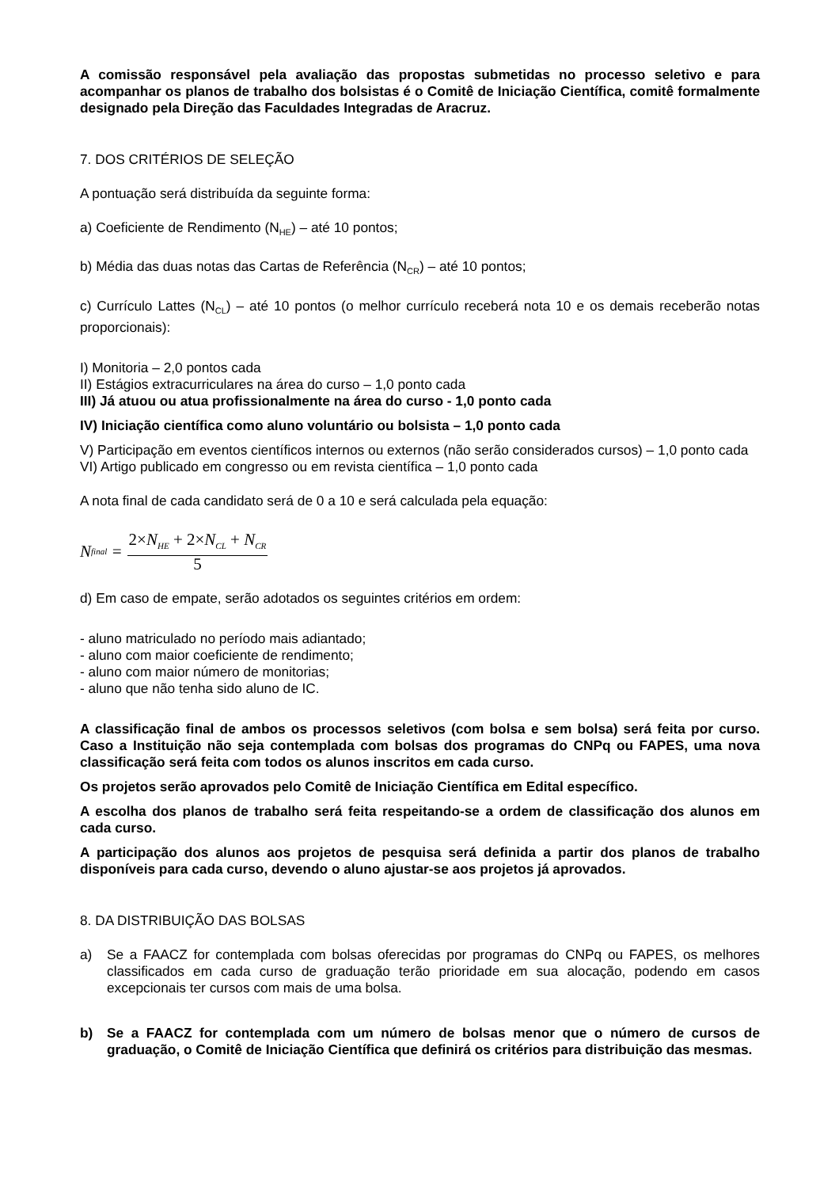A comissão responsável pela avaliação das propostas submetidas no processo seletivo e para acompanhar os planos de trabalho dos bolsistas é o Comitê de Iniciação Científica, comitê formalmente designado pela Direção das Faculdades Integradas de Aracruz.
7. DOS CRITÉRIOS DE SELEÇÃO
A pontuação será distribuída da seguinte forma:
a) Coeficiente de Rendimento (N<sub>HE</sub>) – até 10 pontos;
b) Média das duas notas das Cartas de Referência (N<sub>CR</sub>) – até 10 pontos;
c) Currículo Lattes (N<sub>CL</sub>) – até 10 pontos (o melhor currículo receberá nota 10 e os demais receberão notas proporcionais):
I) Monitoria – 2,0 pontos cada
II) Estágios extracurriculares na área do curso – 1,0 ponto cada
III) Já atuou ou atua profissionalmente na área do curso - 1,0 ponto cada
IV) Iniciação científica como aluno voluntário ou bolsista – 1,0 ponto cada
V) Participação em eventos científicos internos ou externos (não serão considerados cursos) – 1,0 ponto cada
VI) Artigo publicado em congresso ou em revista científica – 1,0 ponto cada
A nota final de cada candidato será de 0 a 10 e será calculada pela equação:
N<sub>final</sub> = 2×N<sub>HE</sub> + 2×N<sub>CL</sub> + N<sub>CR</sub> 5
d) Em caso de empate, serão adotados os seguintes critérios em ordem:
- aluno matriculado no período mais adiantado;
- aluno com maior coeficiente de rendimento;
- aluno com maior número de monitorias;
- aluno que não tenha sido aluno de IC.
A classificação final de ambos os processos seletivos (com bolsa e sem bolsa) será feita por curso. Caso a Instituição não seja contemplada com bolsas dos programas do CNPq ou FAPES, uma nova classificação será feita com todos os alunos inscritos em cada curso.
Os projetos serão aprovados pelo Comitê de Iniciação Científica em Edital específico.
A escolha dos planos de trabalho será feita respeitando-se a ordem de classificação dos alunos em cada curso.
A participação dos alunos aos projetos de pesquisa será definida a partir dos planos de trabalho disponíveis para cada curso, devendo o aluno ajustar-se aos projetos já aprovados.
8. DA DISTRIBUIÇÃO DAS BOLSAS
a) Se a FAACZ for contemplada com bolsas oferecidas por programas do CNPq ou FAPES, os melhores classificados em cada curso de graduação terão prioridade em sua alocação, podendo em casos excepcionais ter cursos com mais de uma bolsa.
b) Se a FAACZ for contemplada com um número de bolsas menor que o número de cursos de graduação, o Comitê de Iniciação Científica que definirá os critérios para distribuição das mesmas.